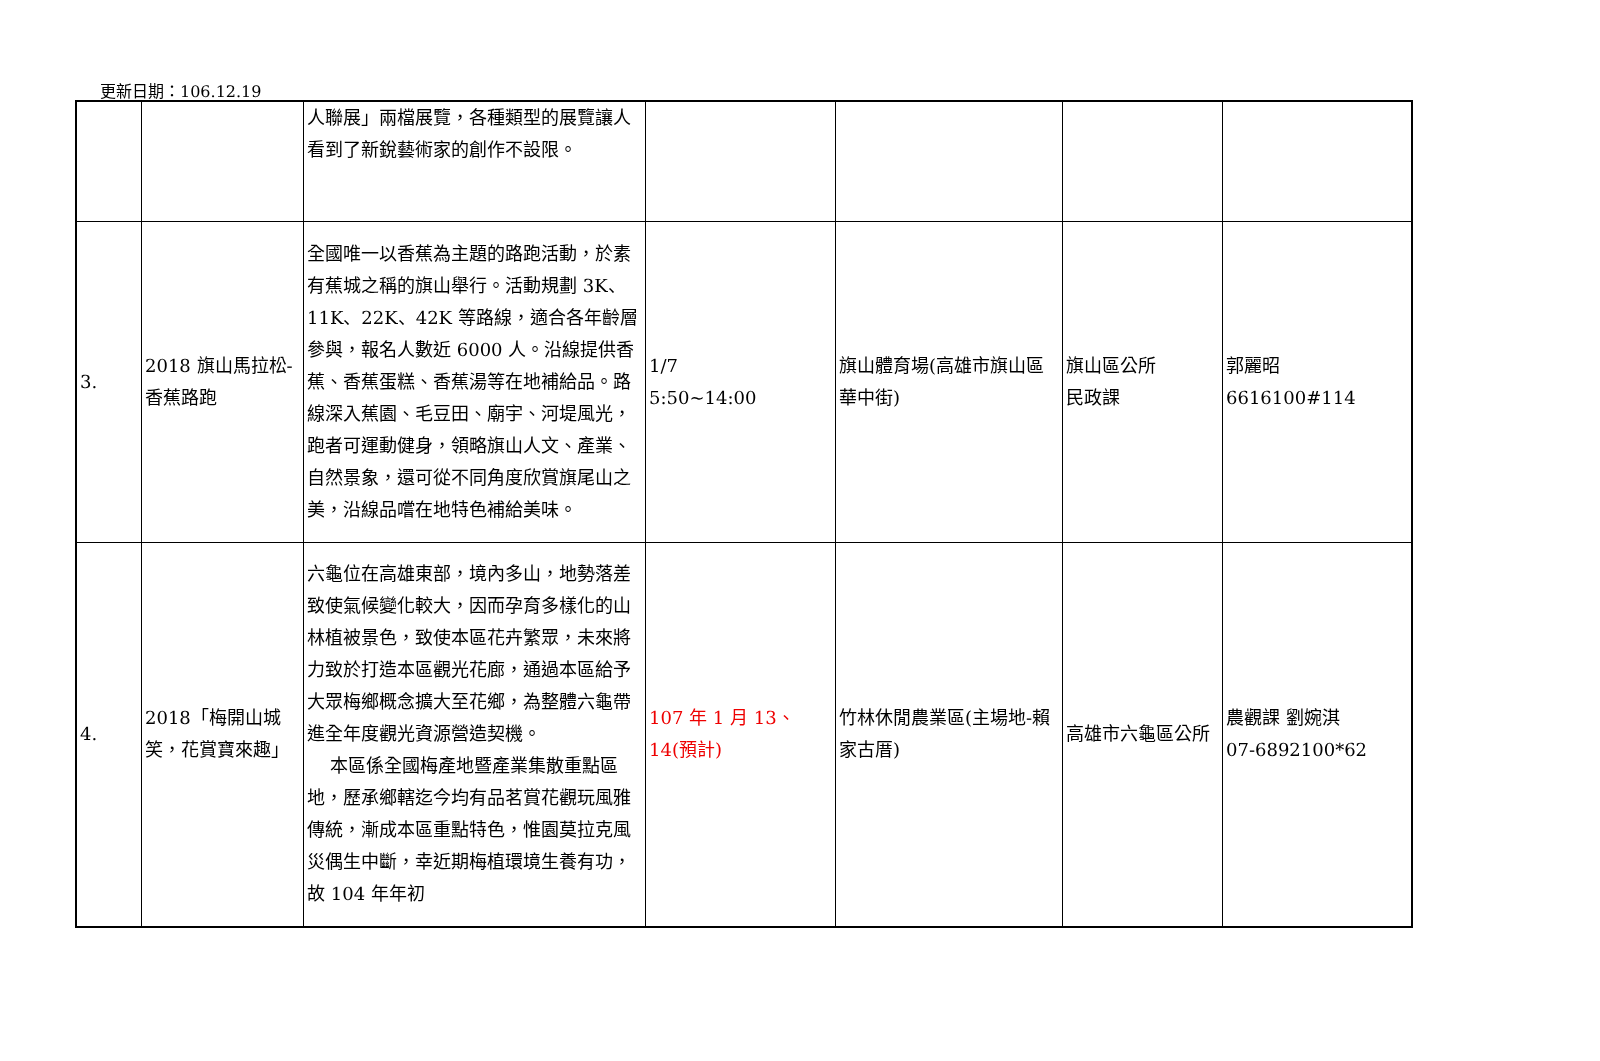更新日期：106.12.19
| | | 人聯展」兩檔展覽，各種類型的展覽讓人看到了新銳藝術家的創作不設限。 | | | | |
| 3. | 2018 旗山馬拉松-香蕉路跑 | 全國唯一以香蕉為主題的路跑活動，於素有蕉城之稱的旗山舉行。活動規劃 3K、11K、22K、42K 等路線，適合各年齡層參與，報名人數近 6000 人。沿線提供香蕉、香蕉蛋糕、香蕉湯等在地補給品。路線深入蕉園、毛豆田、廟宇、河堤風光，跑者可運動健身，領略旗山人文、產業、自然景象，還可從不同角度欣賞旗尾山之美，沿線品嚐在地特色補給美味。 | 1/7 5:50~14:00 | 旗山體育場(高雄市旗山區華中街) | 旗山區公所 民政課 | 郭麗昭 6616100#114 |
| 4. | 2018「梅開山城笑，花賞寶來趣」 | 六龜位在高雄東部，境內多山，地勢落差致使氣候變化較大，因而孕育多樣化的山林植被景色，致使本區花卉繁眾，未來將力致於打造本區觀光花廊，通過本區給予大眾梅鄉概念擴大至花鄉，為整體六龜帶進全年度觀光資源營造契機。 本區係全國梅產地暨產業集散重點區地，歷承鄉轄迄今均有品茗賞花觀玩風雅傳統，漸成本區重點特色，惟園莫拉克風災偶生中斷，幸近期梅植環境生養有功，故 104 年年初 | 107 年 1 月 13、14(預計) | 竹林休閒農業區(主場地-賴家古厝) | 高雄市六龜區公所 | 農觀課 劉婉淇 07-6892100*62 |